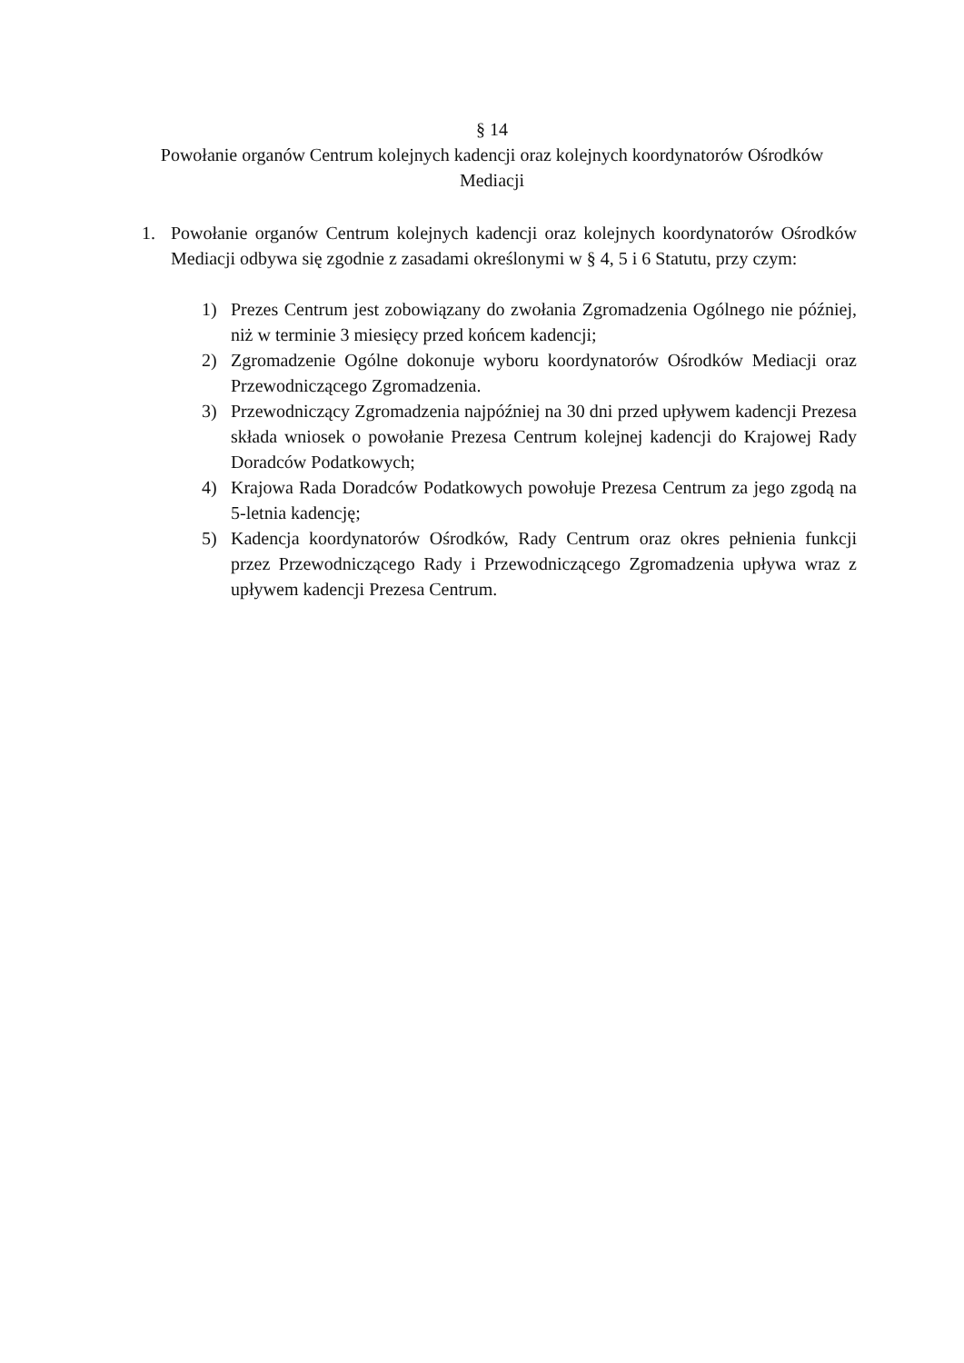§ 14
Powołanie organów Centrum kolejnych kadencji oraz kolejnych koordynatorów Ośrodków Mediacji
1. Powołanie organów Centrum kolejnych kadencji oraz kolejnych koordynatorów Ośrodków Mediacji odbywa się zgodnie z zasadami określonymi w § 4, 5 i 6 Statutu, przy czym:
1) Prezes Centrum jest zobowiązany do zwołania Zgromadzenia Ogólnego nie później, niż w terminie 3 miesięcy przed końcem kadencji;
2) Zgromadzenie Ogólne dokonuje wyboru koordynatorów Ośrodków Mediacji oraz Przewodniczącego Zgromadzenia.
3) Przewodniczący Zgromadzenia najpóźniej na 30 dni przed upływem kadencji Prezesa składa wniosek o powołanie Prezesa Centrum kolejnej kadencji do Krajowej Rady Doradców Podatkowych;
4) Krajowa Rada Doradców Podatkowych powołuje Prezesa Centrum za jego zgodą na 5-letnia kadencję;
5) Kadencja koordynatorów Ośrodków, Rady Centrum oraz okres pełnienia funkcji przez Przewodniczącego Rady i Przewodniczącego Zgromadzenia upływa wraz z upływem kadencji Prezesa Centrum.